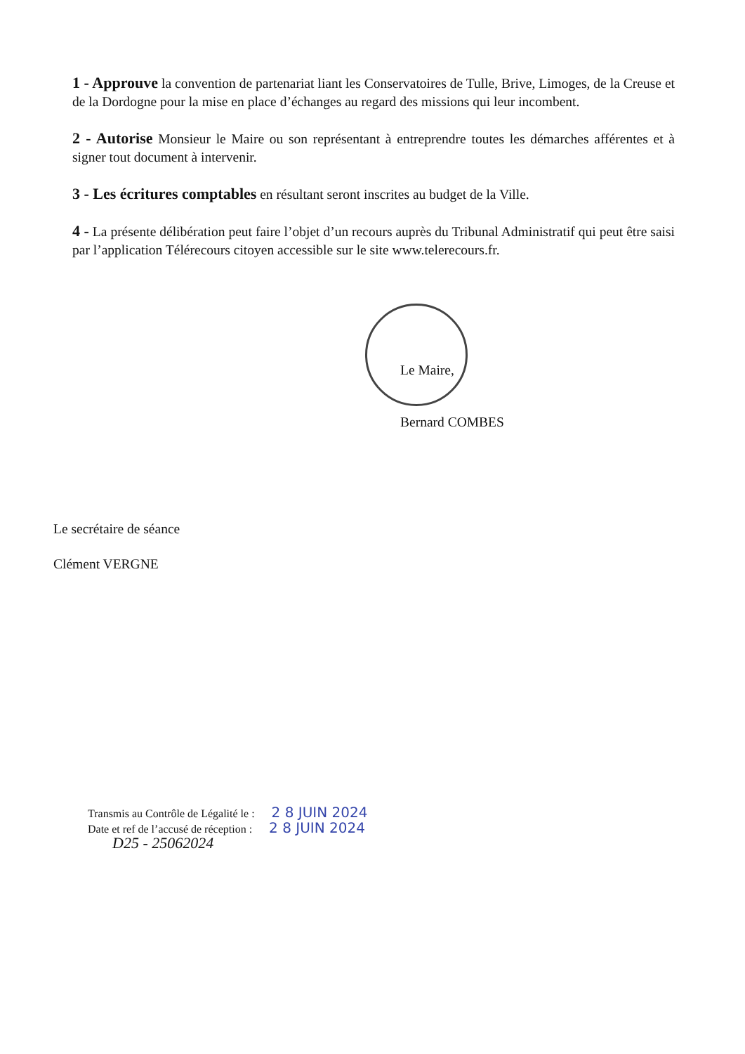1 - Approuve la convention de partenariat liant les Conservatoires de Tulle, Brive, Limoges, de la Creuse et de la Dordogne pour la mise en place d’échanges au regard des missions qui leur incombent.
2 - Autorise Monsieur le Maire ou son représentant à entreprendre toutes les démarches afférentes et à signer tout document à intervenir.
3 - Les écritures comptables en résultant seront inscrites au budget de la Ville.
4 - La présente délibération peut faire l’objet d’un recours auprès du Tribunal Administratif qui peut être saisi par l’application Télérecours citoyen accessible sur le site www.telerecours.fr.
Le Maire,
Bernard COMBES
Le secrétaire de séance
Clément VERGNE
Transmis au Contrôle de Légalité le : 2 8 JUIN 2024
Date et ref de l’accusé de réception : 2 8 JUIN 2024
D25 - 25062024